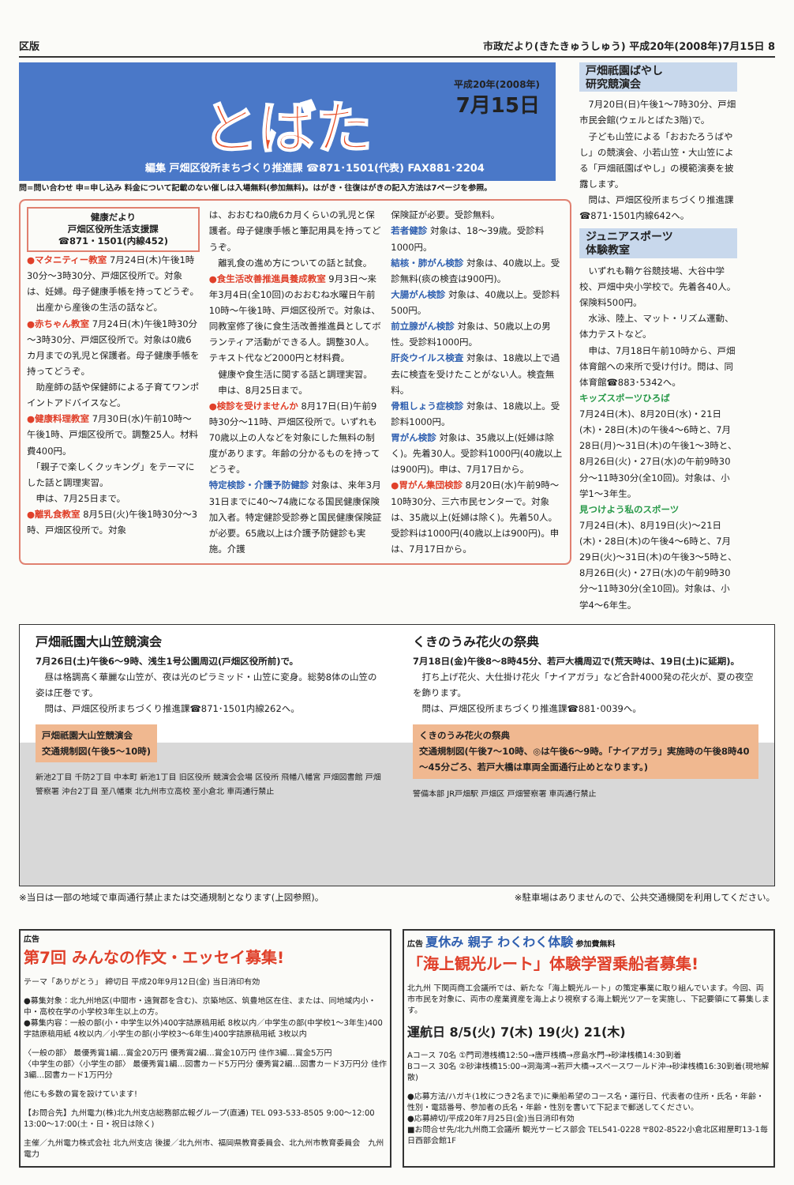区版 市政だより(きたきゅうしゅう) 平成20年(2008年)7月15日 8
平成20年(2008年)
7月15日
とばた
編集 戸畑区役所まちづくり推進課 ☎871･1501(代表) FAX881･2204
問=問い合わせ 申=申し込み 料金について記載のない催しは入場無料(参加無料)。はがき・往復はがきの記入方法は7ページを参照。
健康だより
戸畑区役所生活支援課
☎871・1501(内線452)
●マタニティー教室 7月24日(木)午後1時30分～3時30分、戸畑区役所で。対象は、妊婦。母子健康手帳を持ってどうぞ。
　出産から産後の生活の話など。
●赤ちゃん教室 7月24日(木)午後1時30分～3時30分、戸畑区役所で。対象は0歳6カ月までの乳児と保護者。母子健康手帳を持ってどうぞ。
　助産師の話や保健師による子育てワンポイントアドバイスなど。
●健康料理教室 7月30日(水)午前10時～午後1時、戸畑区役所で。調整25人。材料費400円。
　「親子で楽しくクッキング」をテーマにした話と調理実習。
　申は、7月25日まで。
●離乳食教室 8月5日(火)午後1時30分～3時、戸畑区役所で。対象
は、おおむね0歳6カ月くらいの乳児と保護者。母子健康手帳と筆記用具を持ってどうぞ。
　離乳食の進め方についての話と試食。
●食生活改善推進員養成教室 9月3日～来年3月4日(全10回)のおおむね水曜日午前10時～午後1時、戸畑区役所で。対象は、同教室修了後に食生活改善推進員としてボランティア活動ができる人。調整30人。テキスト代など2000円と材料費。
　健康や食生活に関する話と調理実習。
　申は、8月25日まで。
●検診を受けませんか 8月17日(日)午前9時30分～11時、戸畑区役所で。いずれも70歳以上の人などを対象にした無料の制度があります。年齢の分かるものを持ってどうぞ。
特定検診・介護予防健診 対象は、来年3月31日までに40～74歳になる国民健康保険加入者。特定健診受診券と国民健康保険証が必要。65歳以上は介護予防健診も実施。介護
保険証が必要。受診無料。
若者健診 対象は、18～39歳。受診料1000円。
結核・肺がん検診 対象は、40歳以上。受診無料(痰の検査は900円)。
大腸がん検診 対象は、40歳以上。受診料500円。
前立腺がん検診 対象は、50歳以上の男性。受診料1000円。
肝炎ウイルス検査 対象は、18歳以上で過去に検査を受けたことがない人。検査無料。
骨粗しょう症検診 対象は、18歳以上。受診料1000円。
胃がん検診 対象は、35歳以上(妊婦は除く)。先着30人。受診料1000円(40歳以上は900円)。申は、7月17日から。
●胃がん集団検診 8月20日(水)午前9時～10時30分、三六市民センターで。対象は、35歳以上(妊婦は除く)。先着50人。受診料は1000円(40歳以上は900円)。申は、7月17日から。
戸畑祇園ばやし
研究競演会
7月20日(日)午後1～7時30分、戸畑市民会館(ウェルとばた3階)で。
子ども山笠による「おおたろうばやし」の競演会、小若山笠・大山笠による「戸畑祇園ばやし」の模範演奏を披露します。
問は、戸畑区役所まちづくり推進課☎871･1501内線642へ。
ジュニアスポーツ
体験教室
いずれも鞘ケ谷競技場、大谷中学校、戸畑中央小学校で。先着各40人。保険料500円。
水泳、陸上、マット・リズム運動、体力テストなど。
申は、7月18日午前10時から、戸畑体育館への来所で受け付け。問は、同体育館☎883･5342へ。
キッズスポーツひろば
7月24日(木)、8月20日(水)・21日(木)・28日(木)の午後4～6時と、7月28日(月)～31日(木)の午後1～3時と、8月26日(火)・27日(水)の午前9時30分～11時30分(全10回)。対象は、小学1～3年生。
見つけよう私のスポーツ
7月24日(木)、8月19日(火)～21日(木)・28日(木)の午後4～6時と、7月29日(火)～31日(木)の午後3～5時と、8月26日(火)・27日(水)の午前9時30分～11時30分(全10回)。対象は、小学4～6年生。
戸畑祇園大山笠競演会
7月26日(土)午後6～9時、浅生1号公園周辺(戸畑区役所前)で。
　昼は格調高く華麗な山笠が、夜は光のピラミッド・山笠に変身。総勢8体の山笠の姿は圧巻です。
　問は、戸畑区役所まちづくり推進課☎871･1501内線262へ。
戸畑祇園大山笠競演会
交通規制図(午後5～10時)
新池2丁目 千防2丁目 中本町 新池1丁目 旧区役所 競演会会場 区役所 飛幡八幡宮 戸畑図書館 戸畑警察署 沖台2丁目 至八幡東 北九州市立高校 至小倉北 車両通行禁止
くきのうみ花火の祭典
7月18日(金)午後8～8時45分、若戸大橋周辺で(荒天時は、19日(土)に延期)。
　打ち上げ花火、大仕掛け花火「ナイアガラ」など合計4000発の花火が、夏の夜空を飾ります。
　問は、戸畑区役所まちづくり推進課☎881･0039へ。
くきのうみ花火の祭典
交通規制図(午後7～10時、◎は午後6～9時。「ナイアガラ」実施時の午後8時40～45分ごろ、若戸大橋は車両全面通行止めとなります。)
警備本部 JR戸畑駅 戸畑区 戸畑警察署 車両通行禁止
※当日は一部の地域で車両通行禁止または交通規制となります(上図参照)。 ※駐車場はありませんので、公共交通機関を利用してください。
広告
第7回 みんなの作文・エッセイ募集!
テーマ「ありがとう」 締切日 平成20年9月12日(金) 当日消印有効
●募集対象：北九州地区(中間市・遠賀郡を含む)、京築地区、筑豊地区在住、または、同地域内小・中・高校在学の小学校3年生以上の方。
●募集内容：一般の部(小・中学生以外)400字詰原稿用紙 8枚以内／中学生の部(中学校1～3年生)400字詰原稿用紙 4枚以内／小学生の部(小学校3～6年生)400字詰原稿用紙 3枚以内
〈一般の部〉 最優秀賞1編…賞金20万円 優秀賞2編…賞金10万円 佳作3編…賞金5万円
〈中学生の部〉〈小学生の部〉 最優秀賞1編…図書カード5万円分 優秀賞2編…図書カード3万円分 佳作3編…図書カード1万円分
他にも多数の賞を設けています!
【お問合先】九州電力(株)北九州支店総務部広報グループ(直通) TEL 093-533-8505 9:00～12:00 13:00～17:00(土・日・祝日は除く)
主催／九州電力株式会社 北九州支店 後援／北九州市、福岡県教育委員会、北九州市教育委員会　九州電力
広告 夏休み 親子 わくわく体験 参加費無料
「海上観光ルート」体験学習乗船者募集!
北九州 下関両商工会議所では、新たな「海上観光ルート」の策定事業に取り組んでいます。今回、両市市民を対象に、両市の産業資産を海上より視察する海上観光ツアーを実施し、下記要領にて募集します。
運航日 8/5(火) 7(木) 19(火) 21(木)
Aコース 70名 ①門司港桟橋12:50→唐戸桟橋→彦島水門→砂津桟橋14:30到着
Bコース 30名 ②砂津桟橋15:00→洞海湾→若戸大橋→スペースワールド沖→砂津桟橋16:30到着(現地解散)
●応募方法/ハガキ(1枚につき2名まで)に乗船希望のコース名・運行日、代表者の住所・氏名・年齢・性別・電話番号、参加者の氏名・年齢・性別を書いて下記まで郵送してください。
●応募締切/平成20年7月25日(金)当日消印有効
■お問合せ先/北九州商工会議所 観光サービス部会 TEL541-0228 〒802-8522小倉北区紺屋町13-1毎日西部会館1F